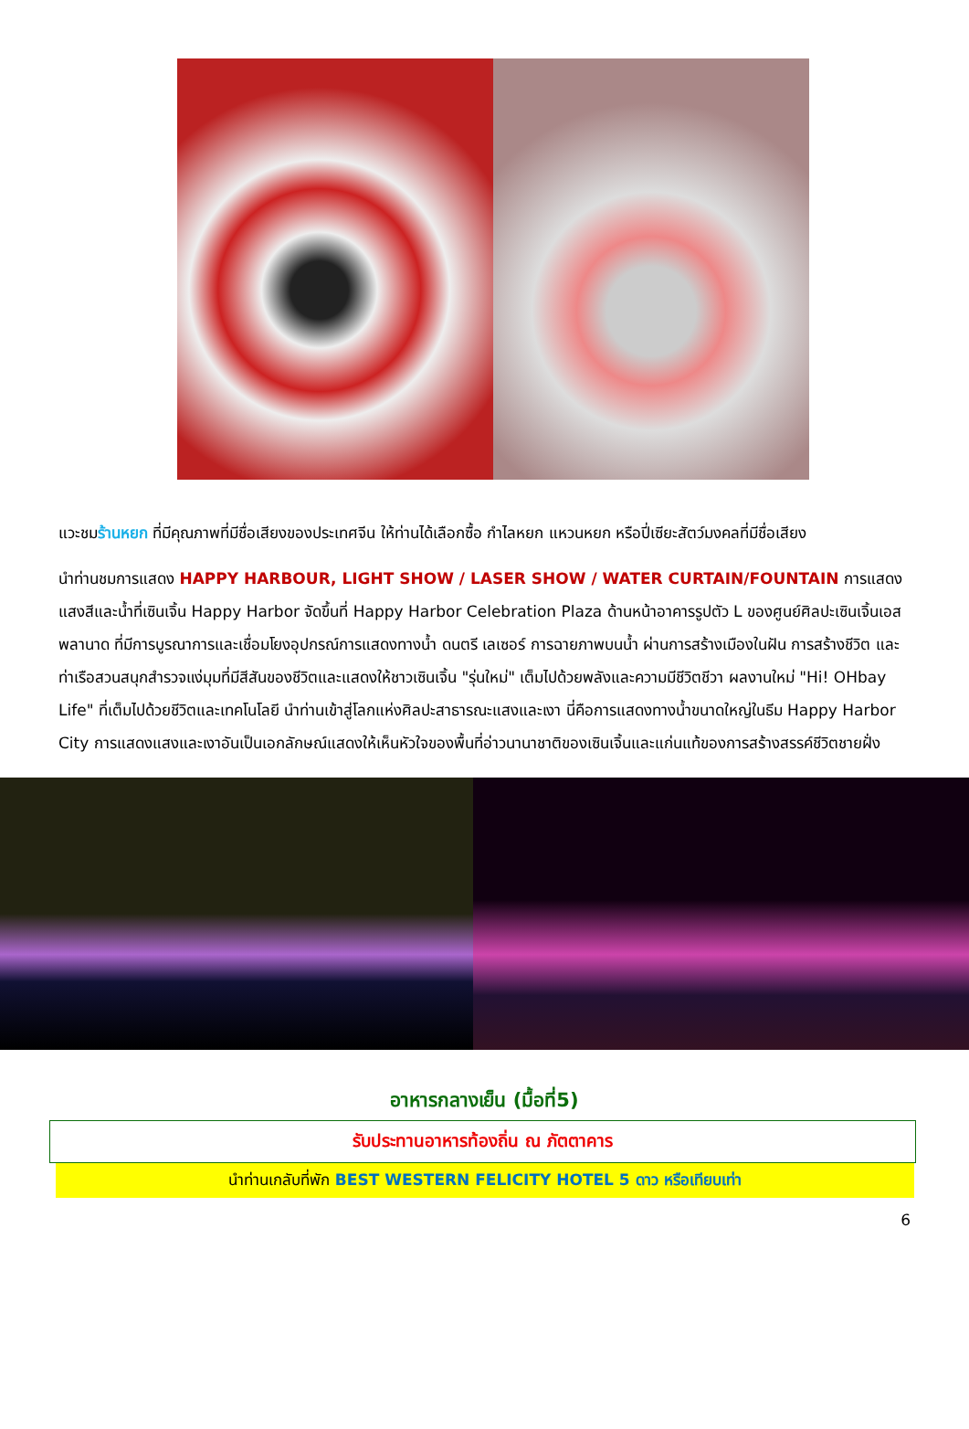แวะชมร้านหยก ที่มีคุณภาพที่มีชื่อเสียงของประเทศจีน ให้ท่านได้เลือกซื้อ กำไลหยก แหวนหยก หรือปี่เซียะสัตว์มงคลที่มีชื่อเสียง
นำท่านชมการแสดง HAPPY HARBOUR, LIGHT SHOW / LASER SHOW / WATER CURTAIN/FOUNTAIN การแสดงแสงสีและน้ำที่เซินเจิ้น Happy Harbor จัดขึ้นที่ Happy Harbor Celebration Plaza ด้านหน้าอาคารรูปตัว L ของศูนย์ศิลปะเซินเจิ้นเอสพลานาด ที่มีการบูรณาการและเชื่อมโยงอุปกรณ์การแสดงทางน้ำ ดนตรี เลเซอร์ การฉายภาพบนน้ำ ผ่านการสร้างเมืองในฝัน การสร้างชีวิต และ ท่าเรือสวนสนุกสำรวจแง่มุมที่มีสีสันของชีวิตและแสดงให้ชาวเซินเจิ้น "รุ่นใหม่" เต็มไปด้วยพลังและความมีชีวิตชีวา ผลงานใหม่ "Hi! OHbay Life" ที่เต็มไปด้วยชีวิตและเทคโนโลยี นำท่านเข้าสู่โลกแห่งศิลปะสาธารณะแสงและเงา นี่คือการแสดงทางน้ำขนาดใหญ่ในธีม Happy Harbor City การแสดงแสงและเงาอันเป็นเอกลักษณ์แสดงให้เห็นหัวใจของพื้นที่อ่าวนานาชาติของเซินเจิ้นและแก่นแท้ของการสร้างสรรค์ชีวิตชายฝั่ง
อาหารกลางเย็น (มื้อที่5)
รับประทานอาหารท้องถิ่น ณ ภัตตาคาร
นำท่านเกลับที่พัก BEST WESTERN FELICITY HOTEL 5 ดาว หรือเทียบเท่า
6